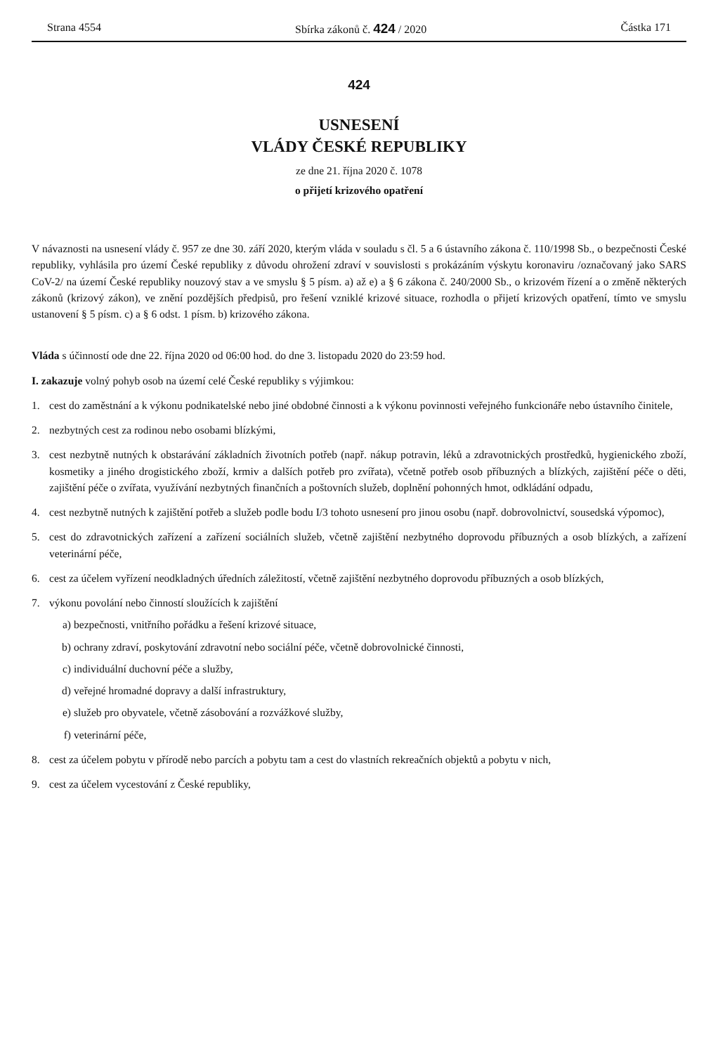Strana 4554 Sbírka zákonů č. 424 / 2020 Částka 171
424
USNESENÍ
VLÁDY ČESKÉ REPUBLIKY
ze dne 21. října 2020 č. 1078
o přijetí krizového opatření
V návaznosti na usnesení vlády č. 957 ze dne 30. září 2020, kterým vláda v souladu s čl. 5 a 6 ústavního zákona č. 110/1998 Sb., o bezpečnosti České republiky, vyhlásila pro území České republiky z důvodu ohrožení zdraví v souvislosti s prokázáním výskytu koronaviru /označovaný jako SARS CoV-2/ na území České republiky nouzový stav a ve smyslu § 5 písm. a) až e) a § 6 zákona č. 240/2000 Sb., o krizovém řízení a o změně některých zákonů (krizový zákon), ve znění pozdějších předpisů, pro řešení vzniklé krizové situace, rozhodla o přijetí krizových opatření, tímto ve smyslu ustanovení § 5 písm. c) a § 6 odst. 1 písm. b) krizového zákona.
Vláda s účinností ode dne 22. října 2020 od 06:00 hod. do dne 3. listopadu 2020 do 23:59 hod.
I. zakazuje volný pohyb osob na území celé České republiky s výjimkou:
1. cest do zaměstnání a k výkonu podnikatelské nebo jiné obdobné činnosti a k výkonu povinnosti veřejného funkcionáře nebo ústavního činitele,
2. nezbytných cest za rodinou nebo osobami blízkými,
3. cest nezbytně nutných k obstarávání základních životních potřeb (např. nákup potravin, léků a zdravotnických prostředků, hygienického zboží, kosmetiky a jiného drogistického zboží, krmiv a dalších potřeb pro zvířata), včetně potřeb osob příbuzných a blízkých, zajištění péče o děti, zajištění péče o zvířata, využívání nezbytných finančních a poštovních služeb, doplnění pohonných hmot, odkládání odpadu,
4. cest nezbytně nutných k zajištění potřeb a služeb podle bodu I/3 tohoto usnesení pro jinou osobu (např. dobrovolnictví, sousedská výpomoc),
5. cest do zdravotnických zařízení a zařízení sociálních služeb, včetně zajištění nezbytného doprovodu příbuzných a osob blízkých, a zařízení veterinární péče,
6. cest za účelem vyřízení neodkladných úředních záležitostí, včetně zajištění nezbytného doprovodu příbuzných a osob blízkých,
7. výkonu povolání nebo činností sloužících k zajištění
a) bezpečnosti, vnitřního pořádku a řešení krizové situace,
b) ochrany zdraví, poskytování zdravotní nebo sociální péče, včetně dobrovolnické činnosti,
c) individuální duchovní péče a služby,
d) veřejné hromadné dopravy a další infrastruktury,
e) služeb pro obyvatele, včetně zásobování a rozvážkové služby,
f) veterinární péče,
8. cest za účelem pobytu v přírodě nebo parcích a pobytu tam a cest do vlastních rekreačních objektů a pobytu v nich,
9. cest za účelem vycestování z České republiky,